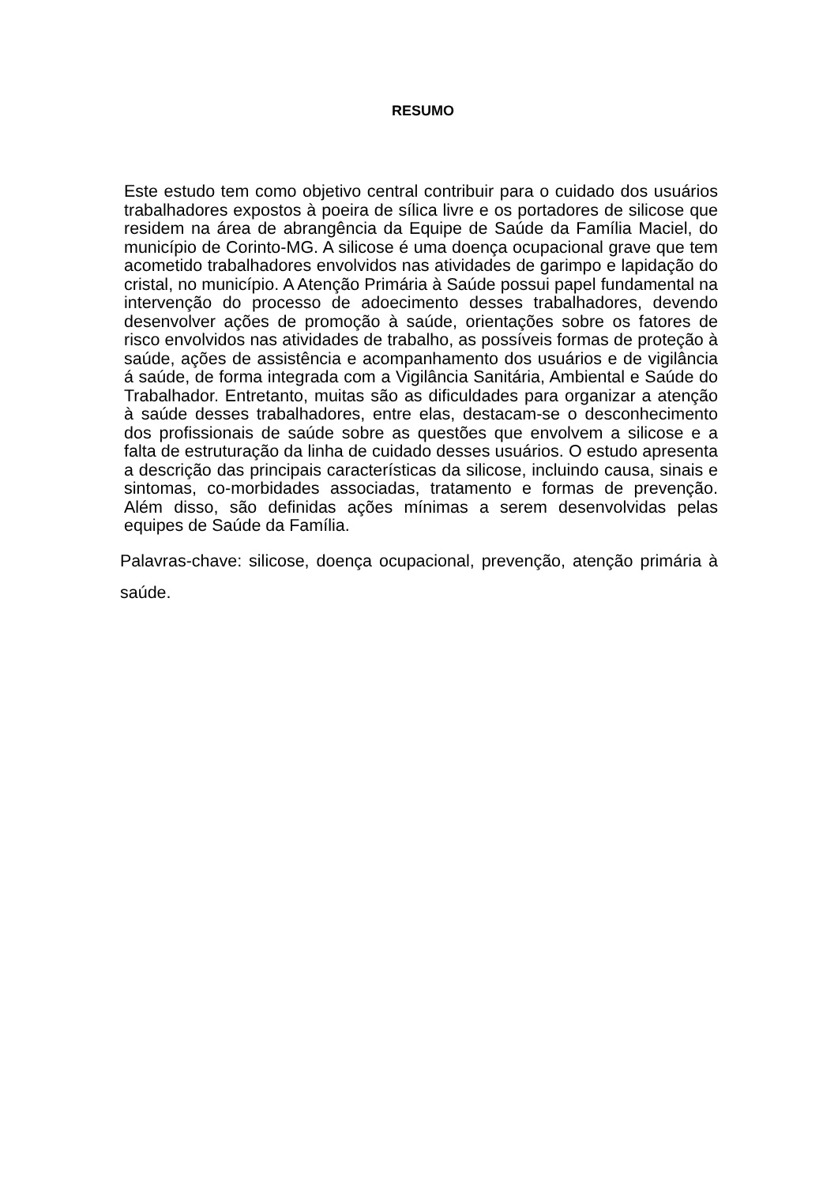RESUMO
Este estudo tem como objetivo central contribuir para o cuidado dos usuários trabalhadores expostos à poeira de sílica livre e os portadores de silicose que residem na área de abrangência da Equipe de Saúde da Família Maciel, do município de Corinto-MG. A silicose é uma doença ocupacional grave que tem acometido trabalhadores envolvidos nas atividades de garimpo e lapidação do cristal, no município. A Atenção Primária à Saúde possui papel fundamental na intervenção do processo de adoecimento desses trabalhadores, devendo desenvolver ações de promoção à saúde, orientações sobre os fatores de risco envolvidos nas atividades de trabalho, as possíveis formas de proteção à saúde, ações de assistência e acompanhamento dos usuários e de vigilância á saúde, de forma integrada com a Vigilância Sanitária, Ambiental e Saúde do Trabalhador. Entretanto, muitas são as dificuldades para organizar a atenção à saúde desses trabalhadores, entre elas, destacam-se o desconhecimento dos profissionais de saúde sobre as questões que envolvem a silicose e a falta de estruturação da linha de cuidado desses usuários. O estudo apresenta a descrição das principais características da silicose, incluindo causa, sinais e sintomas, co-morbidades associadas, tratamento e formas de prevenção. Além disso, são definidas ações mínimas a serem desenvolvidas pelas equipes de Saúde da Família.
Palavras-chave: silicose, doença ocupacional, prevenção, atenção primária à saúde.